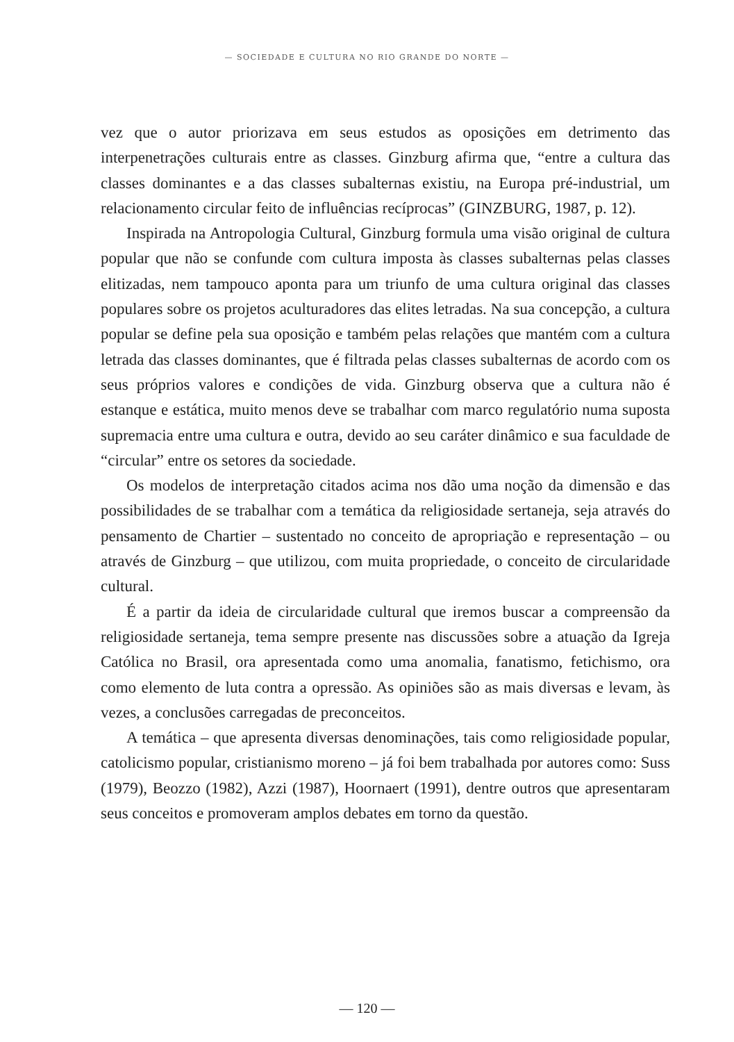— SOCIEDADE E CULTURA NO RIO GRANDE DO NORTE —
vez que o autor priorizava em seus estudos as oposições em detrimento das interpenetrações culturais entre as classes. Ginzburg afirma que, “entre a cultura das classes dominantes e a das classes subalternas existiu, na Europa pré-industrial, um relacionamento circular feito de influências recíprocas” (GINZBURG, 1987, p. 12).
Inspirada na Antropologia Cultural, Ginzburg formula uma visão original de cultura popular que não se confunde com cultura imposta às classes subalternas pelas classes elitizadas, nem tampouco aponta para um triunfo de uma cultura original das classes populares sobre os projetos aculturadores das elites letradas. Na sua concepção, a cultura popular se define pela sua oposição e também pelas relações que mantém com a cultura letrada das classes dominantes, que é filtrada pelas classes subalternas de acordo com os seus próprios valores e condições de vida. Ginzburg observa que a cultura não é estanque e estática, muito menos deve se trabalhar com marco regulatório numa suposta supremacia entre uma cultura e outra, devido ao seu caráter dinâmico e sua faculdade de “circular” entre os setores da sociedade.
Os modelos de interpretação citados acima nos dão uma noção da dimensão e das possibilidades de se trabalhar com a temática da religiosidade sertaneja, seja através do pensamento de Chartier – sustentado no conceito de apropriação e representação – ou através de Ginzburg – que utilizou, com muita propriedade, o conceito de circularidade cultural.
É a partir da ideia de circularidade cultural que iremos buscar a compreensão da religiosidade sertaneja, tema sempre presente nas discussões sobre a atuação da Igreja Católica no Brasil, ora apresentada como uma anomalia, fanatismo, fetichismo, ora como elemento de luta contra a opressão. As opiniões são as mais diversas e levam, às vezes, a conclusões carregadas de preconceitos.
A temática – que apresenta diversas denominações, tais como religiosidade popular, catolicismo popular, cristianismo moreno – já foi bem trabalhada por autores como: Suss (1979), Beozzo (1982), Azzi (1987), Hoornaert (1991), dentre outros que apresentaram seus conceitos e promoveram amplos debates em torno da questão.
— 120 —